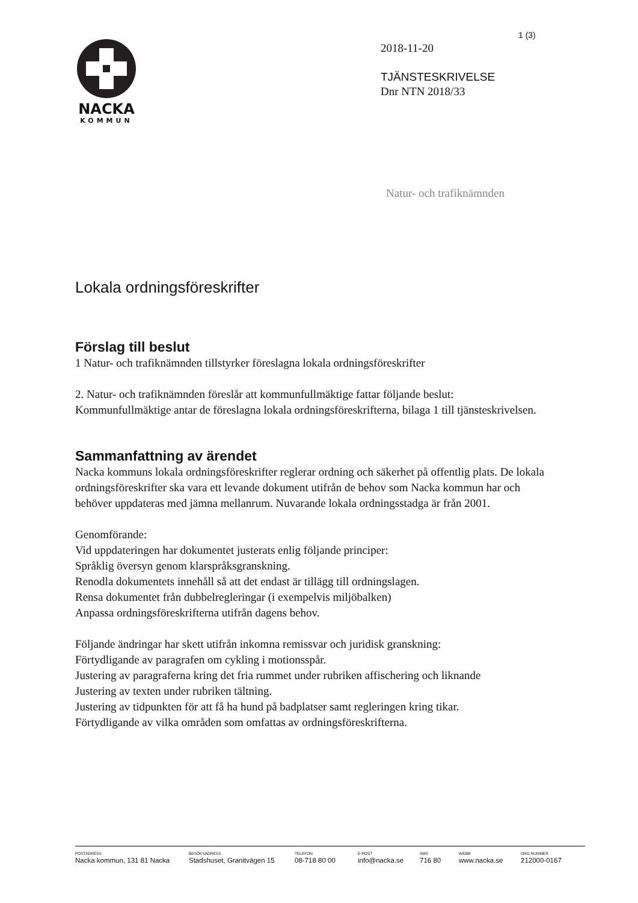1 (3)
NACKA
KOMMUN
2018-11-20
TJÄNSTESKRIVELSE
Dnr NTN 2018/33
Natur- och trafiknämnden
Lokala ordningsföreskrifter
Förslag till beslut
1 Natur- och trafiknämnden tillstyrker föreslagna lokala ordningsföreskrifter
2. Natur- och trafiknämnden föreslår att kommunfullmäktige fattar följande beslut:
Kommunfullmäktige antar de föreslagna lokala ordningsföreskrifterna, bilaga 1 till tjänsteskrivelsen.
Sammanfattning av ärendet
Nacka kommuns lokala ordningsföreskrifter reglerar ordning och säkerhet på offentlig plats. De lokala ordningsföreskrifter ska vara ett levande dokument utifrån de behov som Nacka kommun har och behöver uppdateras med jämna mellanrum. Nuvarande lokala ordningsstadga är från 2001.
Genomförande:
Vid uppdateringen har dokumentet justerats enlig följande principer:
Språklig översyn genom klarspråksgranskning.
Renodla dokumentets innehåll så att det endast är tillägg till ordningslagen.
Rensa dokumentet från dubbelregleringar (i exempelvis miljöbalken)
Anpassa ordningsföreskrifterna utifrån dagens behov.
Följande ändringar har skett utifrån inkomna remissvar och juridisk granskning:
Förtydligande av paragrafen om cykling i motionsspår.
Justering av paragraferna kring det fria rummet under rubriken affischering och liknande
Justering av texten under rubriken tältning.
Justering av tidpunkten för att få ha hund på badplatser samt regleringen kring tikar.
Förtydligande av vilka områden som omfattas av ordningsföreskrifterna.
POSTADRESS
Nacka kommun, 131 81 Nacka
BESÖKSADRESS
Stadshuset, Granitvägen 15
TELEFON
08-718 80 00
E-POST
info@nacka.se
SMS
716 80
WEBB
www.nacka.se
ORG.NUMMER
212000-0167